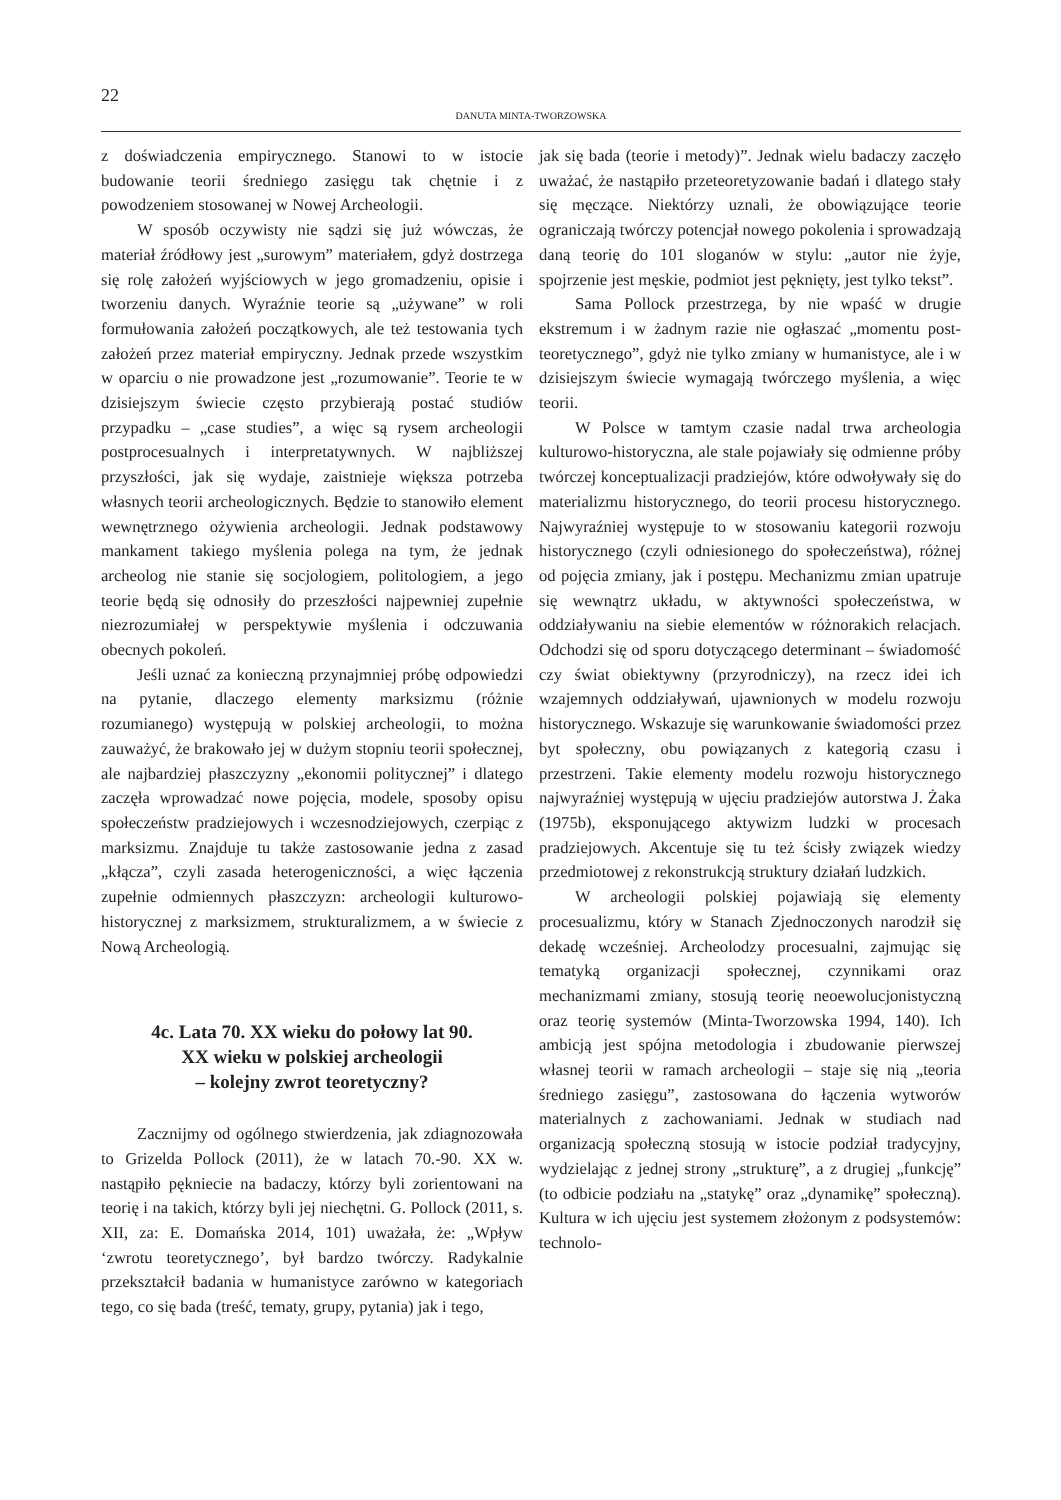22
DANUTA MINTA-TWORZOWSKA
z doświadczenia empirycznego. Stanowi to w istocie budowanie teorii średniego zasięgu tak chętnie i z powodzeniem stosowanej w Nowej Archeologii.
W sposób oczywisty nie sądzi się już wówczas, że materiał źródłowy jest „surowym” materiałem, gdyż dostrzega się rolę założeń wyjściowych w jego gromadzeniu, opisie i tworzeniu danych. Wyraźnie teorie są „używane” w roli formułowania założeń początkowych, ale też testowania tych założeń przez materiał empiryczny. Jednak przede wszystkim w oparciu o nie prowadzone jest „rozumowanie”. Teorie te w dzisiejszym świecie często przybierają postać studiów przypadku – „case studies”, a więc są rysem archeologii postprocesualnych i interpretatywnych. W najbliższej przyszłości, jak się wydaje, zaistnieje większa potrzeba własnych teorii archeologicznych. Będzie to stanowiło element wewnętrznego ożywienia archeologii. Jednak podstawowy mankament takiego myślenia polega na tym, że jednak archeolog nie stanie się socjologiem, politologiem, a jego teorie będą się odnosiły do przeszłości najpewniej zupełnie niezrozumiałej w perspektywie myślenia i odczuwania obecnych pokoleń.
Jeśli uznać za konieczną przynajmniej próbę odpowiedzi na pytanie, dlaczego elementy marksizmu (różnie rozumianego) występują w polskiej archeologii, to można zauważyć, że brakowało jej w dużym stopniu teorii społecznej, ale najbardziej płaszczyzny „ekonomii politycznej” i dlatego zaczęła wprowadzać nowe pojęcia, modele, sposoby opisu społeczeństw pradziejowych i wczesnodziejowych, czerpiąc z marksizmu. Znajduje tu także zastosowanie jedna z zasad „kłącza”, czyli zasada heterogeniczności, a więc łączenia zupełnie odmiennych płaszczyzn: archeologii kulturowo-historycznej z marksizmem, strukturalizmem, a w świecie z Nową Archeologią.
4c. Lata 70. XX wieku do połowy lat 90.
XX wieku w polskiej archeologii
– kolejny zwrot teoretyczny?
Zacznijmy od ogólnego stwierdzenia, jak zdiagnozowała to Grizelda Pollock (2011), że w latach 70.-90. XX w. nastąpiło pękniecie na badaczy, którzy byli zorientowani na teorię i na takich, którzy byli jej niechętni. G. Pollock (2011, s. XII, za: E. Domańska 2014, 101) uważała, że: „Wpływ ‘zwrotu teoretycznego’, był bardzo twórczy. Radykalnie przekształcił badania w humanistyce zarówno w kategoriach tego, co się bada (treść, tematy, grupy, pytania) jak i tego,
jak się bada (teorie i metody)”. Jednak wielu badaczy zaczęło uważać, że nastąpiło przeteoretyzowanie badań i dlatego stały się męczące. Niektórzy uznali, że obowiązujące teorie ograniczają twórczy potencjał nowego pokolenia i sprowadzają daną teorię do 101 sloganów w stylu: „autor nie żyje, spojrzenie jest męskie, podmiot jest pęknięty, jest tylko tekst”.
Sama Pollock przestrzega, by nie wpaść w drugie ekstremum i w żadnym razie nie ogłaszać „momentu post-teoretycznego”, gdyż nie tylko zmiany w humanistyce, ale i w dzisiejszym świecie wymagają twórczego myślenia, a więc teorii.
W Polsce w tamtym czasie nadal trwa archeologia kulturowo-historyczna, ale stale pojawiały się odmienne próby twórczej konceptualizacji pradziejów, które odwoływały się do materializmu historycznego, do teorii procesu historycznego. Najwyraźniej występuje to w stosowaniu kategorii rozwoju historycznego (czyli odniesionego do społeczeństwa), różnej od pojęcia zmiany, jak i postępu. Mechanizmu zmian upatruje się wewnątrz układu, w aktywności społeczeństwa, w oddziaływaniu na siebie elementów w różnorakich relacjach. Odchodzi się od sporu dotyczącego determinant – świadomość czy świat obiektywny (przyrodniczy), na rzecz idei ich wzajemnych oddziaływań, ujawnionych w modelu rozwoju historycznego. Wskazuje się warunkowanie świadomości przez byt społeczny, obu powiązanych z kategorią czasu i przestrzeni. Takie elementy modelu rozwoju historycznego najwyraźniej występują w ujęciu pradziejów autorstwa J. Żaka (1975b), eksponującego aktywizm ludzki w procesach pradziejowych. Akcentuje się tu też ścisły związek wiedzy przedmiotowej z rekonstrukcją struktury działań ludzkich.
W archeologii polskiej pojawiają się elementy procesualizmu, który w Stanach Zjednoczonych narodził się dekadę wcześniej. Archeolodzy procesualni, zajmując się tematyką organizacji społecznej, czynnikami oraz mechanizmami zmiany, stosują teorię neoewolucjonistyczną oraz teorię systemów (Minta-Tworzowska 1994, 140). Ich ambicją jest spójna metodologia i zbudowanie pierwszej własnej teorii w ramach archeologii – staje się nią „teoria średniego zasięgu”, zastosowana do łączenia wytworów materialnych z zachowaniami. Jednak w studiach nad organizacją społeczną stosują w istocie podział tradycyjny, wydzielając z jednej strony „strukturę”, a z drugiej „funkcję” (to odbicie podziału na „statykę” oraz „dynamikę” społeczną). Kultura w ich ujęciu jest systemem złożonym z podsystemów: technolo-